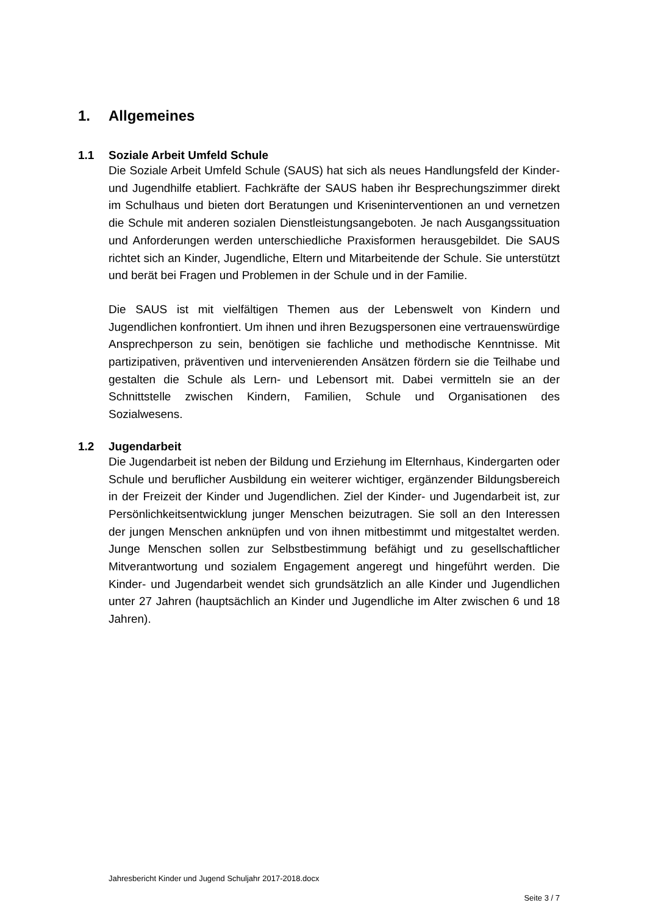1. Allgemeines
1.1 Soziale Arbeit Umfeld Schule
Die Soziale Arbeit Umfeld Schule (SAUS) hat sich als neues Handlungsfeld der Kinder- und Jugendhilfe etabliert. Fachkräfte der SAUS haben ihr Bespre­chungszimmer direkt im Schulhaus und bieten dort Beratungen und Kriseninterventionen an und vernetzen die Schule mit anderen sozialen Dienstleis­tungsangeboten. Je nach Ausgangssituation und Anforderungen werden un­terschiedliche Praxisformen herausgebildet. Die SAUS richtet sich an Kinder, Jugendliche, Eltern und Mitarbeitende der Schule. Sie unterstützt und berät bei Fragen und Problemen in der Schule und in der Familie.
Die SAUS ist mit vielfältigen Themen aus der Lebenswelt von Kindern und Jugendlichen konfrontiert. Um ihnen und ihren Bezugspersonen eine vertrau­enswürdige Ansprechperson zu sein, benötigen sie fachliche und methodische Kenntnisse. Mit partizipativen, präventiven und intervenierenden Ansätzen för­dern sie die Teilhabe und gestalten die Schule als Lern- und Lebensort mit. Dabei vermitteln sie an der Schnittstelle zwischen Kindern, Familien, Schule und Organisationen des Sozialwesens.
1.2 Jugendarbeit
Die Jugendarbeit ist neben der Bildung und Erziehung im Elternhaus, Kinder­garten oder Schule und beruflicher Ausbildung ein weiterer wichtiger, ergän­zender Bildungsbereich in der Freizeit der Kinder und Jugendlichen. Ziel der Kinder- und Jugendarbeit ist, zur Persönlichkeitsentwicklung junger Menschen beizutragen. Sie soll an den Interessen der jungen Menschen anknüpfen und von ihnen mitbestimmt und mitgestaltet werden. Junge Menschen sollen zur Selbstbestimmung befähigt und zu gesellschaftlicher Mitverantwortung und sozialem Engagement angeregt und hingeführt werden. Die Kinder- und Ju­gendarbeit wendet sich grundsätzlich an alle Kinder und Jugendlichen unter 27 Jahren (hauptsächlich an Kinder und Jugendliche im Alter zwischen 6 und 18 Jahren).
Jahresbericht Kinder und Jugend Schuljahr 2017-2018.docx
Seite 3 / 7